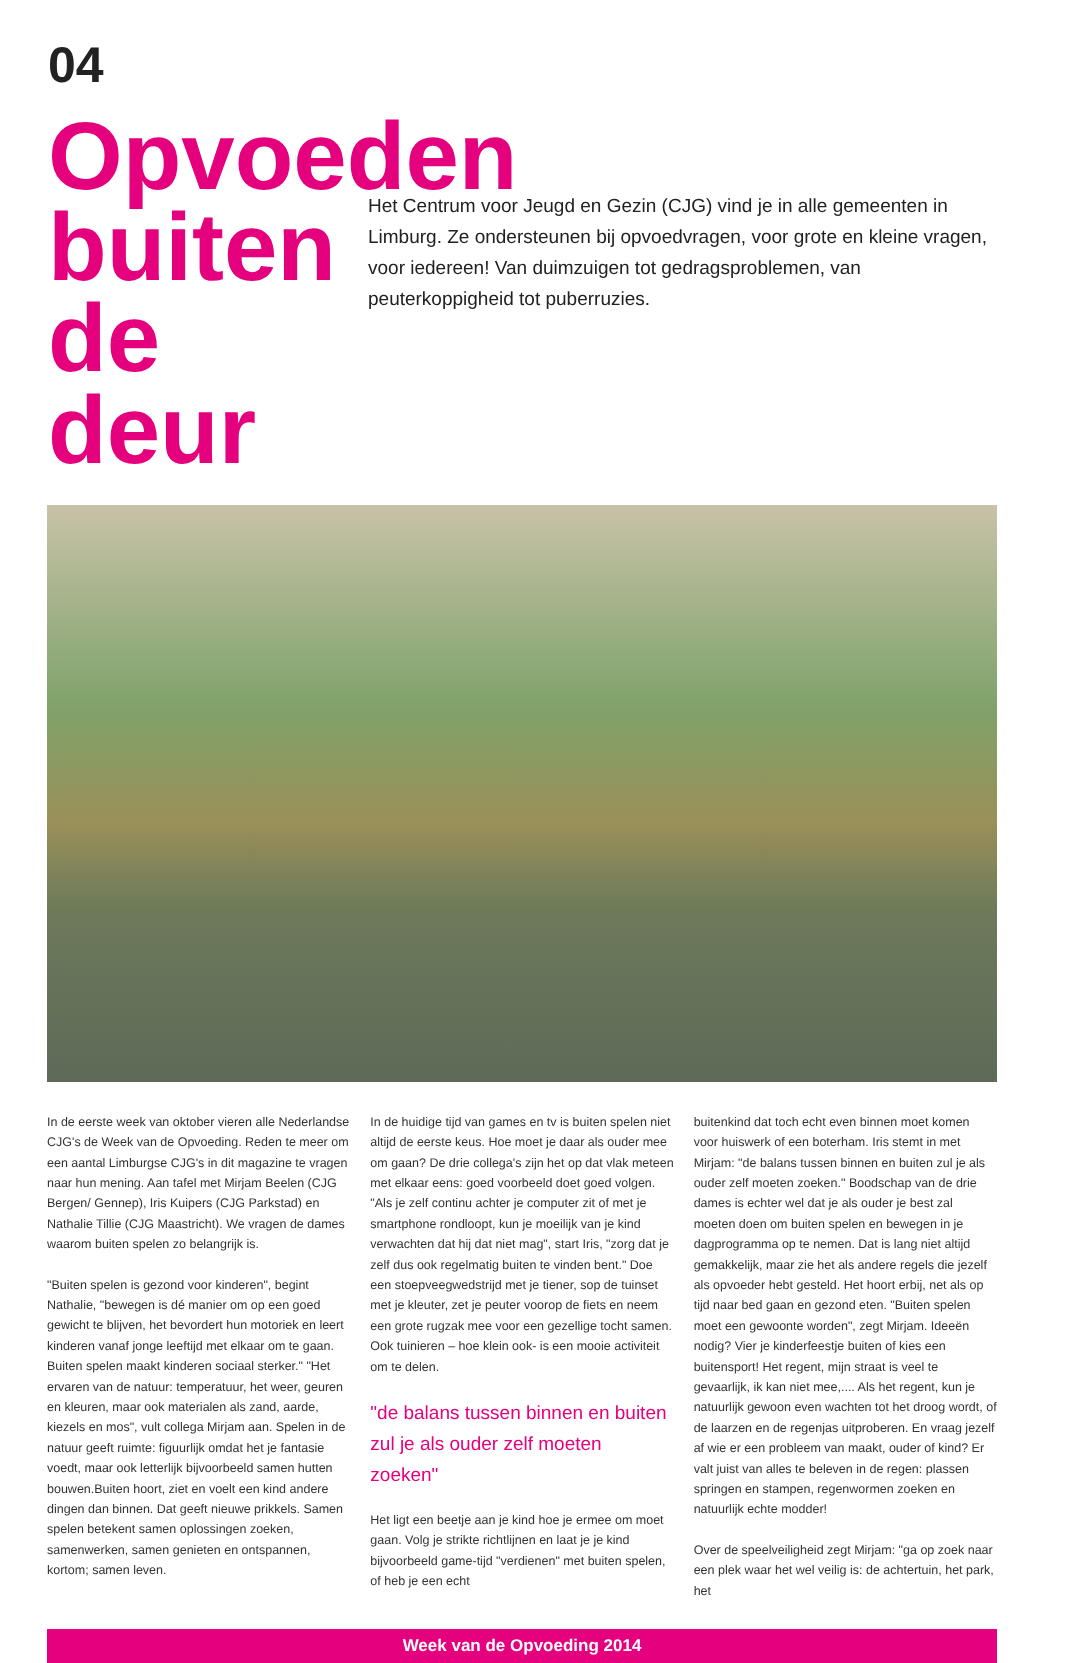04
Opvoeden buiten de deur
Het Centrum voor Jeugd en Gezin (CJG) vind je in alle gemeenten in Limburg. Ze ondersteunen bij opvoedvragen, voor grote en kleine vragen, voor iedereen! Van duimzuigen tot gedragsproblemen, van peuterkoppigheid tot puberruzies.
In de eerste week van oktober vieren alle Nederlandse CJG's de Week van de Opvoeding. Reden te meer om een aantal Limburgse CJG's in dit magazine te vragen naar hun mening. Aan tafel met Mirjam Beelen (CJG Bergen/ Gennep), Iris Kuipers (CJG Parkstad) en Nathalie Tillie (CJG Maastricht). We vragen de dames waarom buiten spelen zo belangrijk is.
"Buiten spelen is gezond voor kinderen", begint Nathalie, "bewegen is dé manier om op een goed gewicht te blijven, het bevordert hun motoriek en leert kinderen vanaf jonge leeftijd met elkaar om te gaan. Buiten spelen maakt kinderen sociaal sterker." "Het ervaren van de natuur: temperatuur, het weer, geuren en kleuren, maar ook materialen als zand, aarde, kiezels en mos", vult collega Mirjam aan. Spelen in de natuur geeft ruimte: figuurlijk omdat het je fantasie voedt, maar ook letterlijk bijvoorbeeld samen hutten bouwen.Buiten hoort, ziet en voelt een kind andere dingen dan binnen. Dat geeft nieuwe prikkels. Samen spelen betekent samen oplossingen zoeken, samenwerken, samen genieten en ontspannen, kortom; samen leven.
In de huidige tijd van games en tv is buiten spelen niet altijd de eerste keus. Hoe moet je daar als ouder mee om gaan? De drie collega's zijn het op dat vlak meteen met elkaar eens: goed voorbeeld doet goed volgen. "Als je zelf continu achter je computer zit of met je smartphone rondloopt, kun je moeilijk van je kind verwachten dat hij dat niet mag", start Iris, "zorg dat je zelf dus ook regelmatig buiten te vinden bent." Doe een stoepveegwedstrijd met je tiener, sop de tuinset met je kleuter, zet je peuter voorop de fiets en neem een grote rugzak mee voor een gezellige tocht samen. Ook tuinieren – hoe klein ook- is een mooie activiteit om te delen.
"de balans tussen binnen en buiten zul je als ouder zelf moeten zoeken"
Het ligt een beetje aan je kind hoe je ermee om moet gaan. Volg je strikte richtlijnen en laat je je kind bijvoorbeeld game-tijd "verdienen" met buiten spelen, of heb je een echt
buitenkind dat toch echt even binnen moet komen voor huiswerk of een boterham. Iris stemt in met Mirjam: "de balans tussen binnen en buiten zul je als ouder zelf moeten zoeken." Boodschap van de drie dames is echter wel dat je als ouder je best zal moeten doen om buiten spelen en bewegen in je dagprogramma op te nemen. Dat is lang niet altijd gemakkelijk, maar zie het als andere regels die jezelf als opvoeder hebt gesteld. Het hoort erbij, net als op tijd naar bed gaan en gezond eten. "Buiten spelen moet een gewoonte worden", zegt Mirjam. Ideeën nodig? Vier je kinderfeestje buiten of kies een buitensport! Het regent, mijn straat is veel te gevaarlijk, ik kan niet mee,.... Als het regent, kun je natuurlijk gewoon even wachten tot het droog wordt, of de laarzen en de regenjas uitproberen. En vraag jezelf af wie er een probleem van maakt, ouder of kind? Er valt juist van alles te beleven in de regen: plassen springen en stampen, regenwormen zoeken en natuurlijk echte modder!
Over de speelveiligheid zegt Mirjam: "ga op zoek naar een plek waar het wel veilig is: de achtertuin, het park, het
Week van de Opvoeding 2014